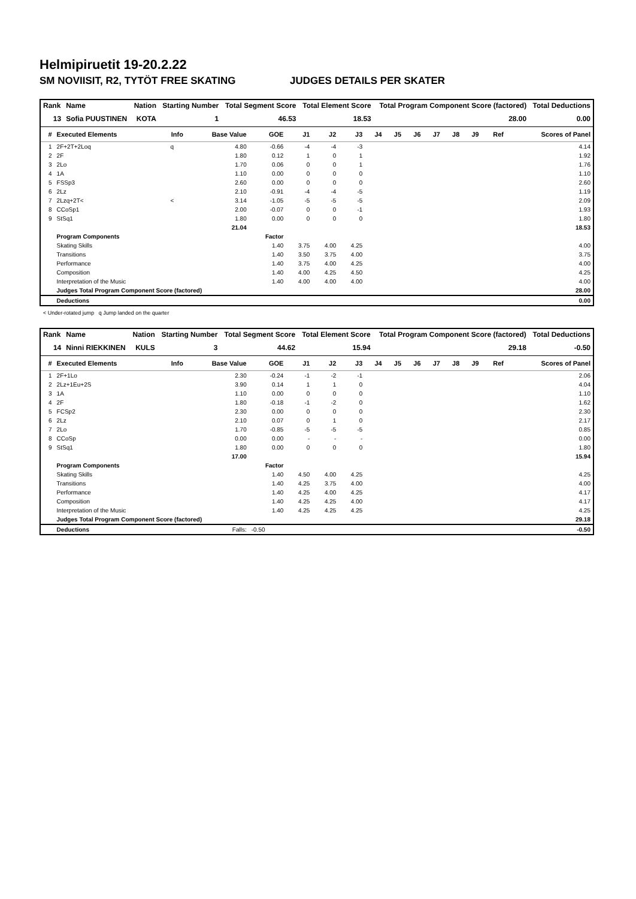Helmipiruetit 19-20.2.22
SM NOVIISIT, R2, TYTÖT FREE SKATING JUDGES DETAILS PER SKATER
| Rank | Name | Nation | Starting Number | Total Segment Score | Total Element Score | Total Program Component Score (factored) | Total Deductions |
| --- | --- | --- | --- | --- | --- | --- | --- |
| 13 | Sofia PUUSTINEN | KOTA | 1 | 46.53 | 18.53 | 28.00 | 0.00 |
| # | Executed Elements | Info | Base Value | GOE | J1 | J2 | J3 | J4 | J5 | J6 | J7 | J8 | J9 | Ref | Scores of Panel |
| --- | --- | --- | --- | --- | --- | --- | --- | --- | --- | --- | --- | --- | --- | --- | --- |
| 1 | 2F+2T+2Loq | q | 4.80 | -0.66 | -4 | -4 | -3 | | | | | | | | 4.14 |
| 2 | 2F | | 1.80 | 0.12 | 1 | 0 | 1 | | | | | | | | 1.92 |
| 3 | 2Lo | | 1.70 | 0.06 | 0 | 0 | 1 | | | | | | | | 1.76 |
| 4 | 1A | | 1.10 | 0.00 | 0 | 0 | 0 | | | | | | | | 1.10 |
| 5 | FSSp3 | | 2.60 | 0.00 | 0 | 0 | 0 | | | | | | | | 2.60 |
| 6 | 2Lz | | 2.10 | -0.91 | -4 | -4 | -5 | | | | | | | | 1.19 |
| 7 | 2Lzq+2T< | < | 3.14 | -1.05 | -5 | -5 | -5 | | | | | | | | 2.09 |
| 8 | CCoSp1 | | 2.00 | -0.07 | 0 | 0 | -1 | | | | | | | | 1.93 |
| 9 | StSq1 | | 1.80 | 0.00 | 0 | 0 | 0 | | | | | | | | 1.80 |
| | | | 21.04 | | | | | | | | | | | | 18.53 |
| | Program Components | | | Factor | | | | | | | | | | | |
| | Skating Skills | | | 1.40 | 3.75 | 4.00 | 4.25 | | | | | | | | 4.00 |
| | Transitions | | | 1.40 | 3.50 | 3.75 | 4.00 | | | | | | | | 3.75 |
| | Performance | | | 1.40 | 3.75 | 4.00 | 4.25 | | | | | | | | 4.00 |
| | Composition | | | 1.40 | 4.00 | 4.25 | 4.50 | | | | | | | | 4.25 |
| | Interpretation of the Music | | | 1.40 | 4.00 | 4.00 | 4.00 | | | | | | | | 4.00 |
| | Judges Total Program Component Score (factored) | | | | | | | | | | | | | | 28.00 |
| | Deductions | | | | | | | | | | | | | | 0.00 |
< Under-rotated jump q Jump landed on the quarter
| Rank | Name | Nation | Starting Number | Total Segment Score | Total Element Score | Total Program Component Score (factored) | Total Deductions |
| --- | --- | --- | --- | --- | --- | --- | --- |
| 14 | Ninni RIEKKINEN | KULS | 3 | 44.62 | 15.94 | 29.18 | -0.50 |
| # | Executed Elements | Info | Base Value | GOE | J1 | J2 | J3 | J4 | J5 | J6 | J7 | J8 | J9 | Ref | Scores of Panel |
| --- | --- | --- | --- | --- | --- | --- | --- | --- | --- | --- | --- | --- | --- | --- | --- |
| 1 | 2F+1Lo | | 2.30 | -0.24 | -1 | -2 | -1 | | | | | | | | 2.06 |
| 2 | 2Lz+1Eu+2S | | 3.90 | 0.14 | 1 | 1 | 0 | | | | | | | | 4.04 |
| 3 | 1A | | 1.10 | 0.00 | 0 | 0 | 0 | | | | | | | | 1.10 |
| 4 | 2F | | 1.80 | -0.18 | -1 | -2 | 0 | | | | | | | | 1.62 |
| 5 | FCSp2 | | 2.30 | 0.00 | 0 | 0 | 0 | | | | | | | | 2.30 |
| 6 | 2Lz | | 2.10 | 0.07 | 0 | 1 | 0 | | | | | | | | 2.17 |
| 7 | 2Lo | | 1.70 | -0.85 | -5 | -5 | -5 | | | | | | | | 0.85 |
| 8 | CCoSp | | 0.00 | 0.00 | - | - | - | | | | | | | | 0.00 |
| 9 | StSq1 | | 1.80 | 0.00 | 0 | 0 | 0 | | | | | | | | 1.80 |
| | | | 17.00 | | | | | | | | | | | | 15.94 |
| | Program Components | | | Factor | | | | | | | | | | | |
| | Skating Skills | | | 1.40 | 4.50 | 4.00 | 4.25 | | | | | | | | 4.25 |
| | Transitions | | | 1.40 | 4.25 | 3.75 | 4.00 | | | | | | | | 4.00 |
| | Performance | | | 1.40 | 4.25 | 4.00 | 4.25 | | | | | | | | 4.17 |
| | Composition | | | 1.40 | 4.25 | 4.25 | 4.00 | | | | | | | | 4.17 |
| | Interpretation of the Music | | | 1.40 | 4.25 | 4.25 | 4.25 | | | | | | | | 4.25 |
| | Judges Total Program Component Score (factored) | | | | | | | | | | | | | | 29.18 |
| | Deductions | | Falls: | -0.50 | | | | | | | | | | | -0.50 |